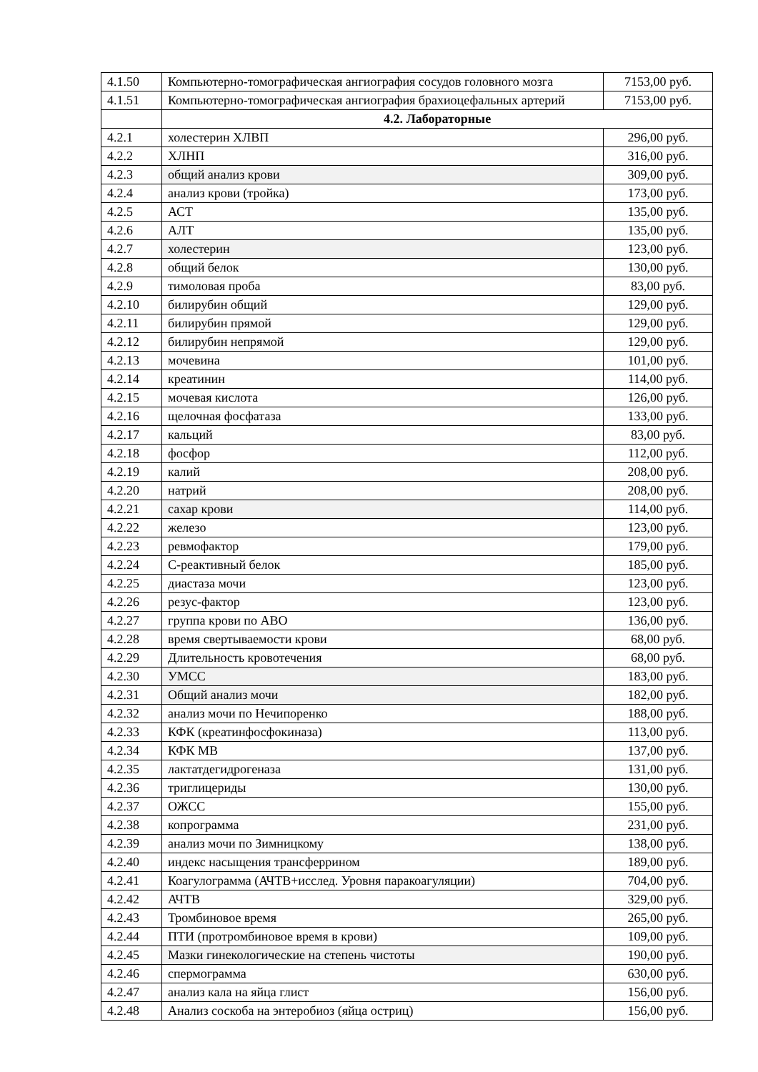| 4.1.50 | Компьютерно-томографическая ангиография сосудов головного мозга | 7153,00 руб. |
| 4.1.51 | Компьютерно-томографическая ангиография брахиоцефальных артерий | 7153,00 руб. |
| | 4.2. Лабораторные | |
| 4.2.1 | холестерин ХЛВП | 296,00 руб. |
| 4.2.2 | ХЛНП | 316,00 руб. |
| 4.2.3 | общий анализ крови | 309,00 руб. |
| 4.2.4 | анализ крови (тройка) | 173,00 руб. |
| 4.2.5 | АСТ | 135,00 руб. |
| 4.2.6 | АЛТ | 135,00 руб. |
| 4.2.7 | холестерин | 123,00 руб. |
| 4.2.8 | общий белок | 130,00 руб. |
| 4.2.9 | тимоловая проба | 83,00 руб. |
| 4.2.10 | билирубин общий | 129,00 руб. |
| 4.2.11 | билирубин прямой | 129,00 руб. |
| 4.2.12 | билирубин непрямой | 129,00 руб. |
| 4.2.13 | мочевина | 101,00 руб. |
| 4.2.14 | креатинин | 114,00 руб. |
| 4.2.15 | мочевая кислота | 126,00 руб. |
| 4.2.16 | щелочная фосфатаза | 133,00 руб. |
| 4.2.17 | кальций | 83,00 руб. |
| 4.2.18 | фосфор | 112,00 руб. |
| 4.2.19 | калий | 208,00 руб. |
| 4.2.20 | натрий | 208,00 руб. |
| 4.2.21 | сахар крови | 114,00 руб. |
| 4.2.22 | железо | 123,00 руб. |
| 4.2.23 | ревмофактор | 179,00 руб. |
| 4.2.24 | С-реактивный белок | 185,00 руб. |
| 4.2.25 | диастаза мочи | 123,00 руб. |
| 4.2.26 | резус-фактор | 123,00 руб. |
| 4.2.27 | группа крови по АВО | 136,00 руб. |
| 4.2.28 | время свертываемости крови | 68,00 руб. |
| 4.2.29 | Длительность кровотечения | 68,00 руб. |
| 4.2.30 | УМСС | 183,00 руб. |
| 4.2.31 | Общий анализ мочи | 182,00 руб. |
| 4.2.32 | анализ мочи по Нечипоренко | 188,00 руб. |
| 4.2.33 | КФК (креатинфосфокиназа) | 113,00 руб. |
| 4.2.34 | КФК МВ | 137,00 руб. |
| 4.2.35 | лактатдегидрогеназа | 131,00 руб. |
| 4.2.36 | триглицериды | 130,00 руб. |
| 4.2.37 | ОЖСС | 155,00 руб. |
| 4.2.38 | копрограмма | 231,00 руб. |
| 4.2.39 | анализ мочи по Зимницкому | 138,00 руб. |
| 4.2.40 | индекс насыщения трансферрином | 189,00 руб. |
| 4.2.41 | Коагулограмма (АЧТВ+исслед. Уровня паракоагуляции) | 704,00 руб. |
| 4.2.42 | АЧТВ | 329,00 руб. |
| 4.2.43 | Тромбиновое время | 265,00 руб. |
| 4.2.44 | ПТИ (протромбиновое время в крови) | 109,00 руб. |
| 4.2.45 | Мазки гинекологические на степень чистоты | 190,00 руб. |
| 4.2.46 | спермограмма | 630,00 руб. |
| 4.2.47 | анализ кала на яйца глист | 156,00 руб. |
| 4.2.48 | Анализ соскоба на энтеробиоз (яйца остриц) | 156,00 руб. |